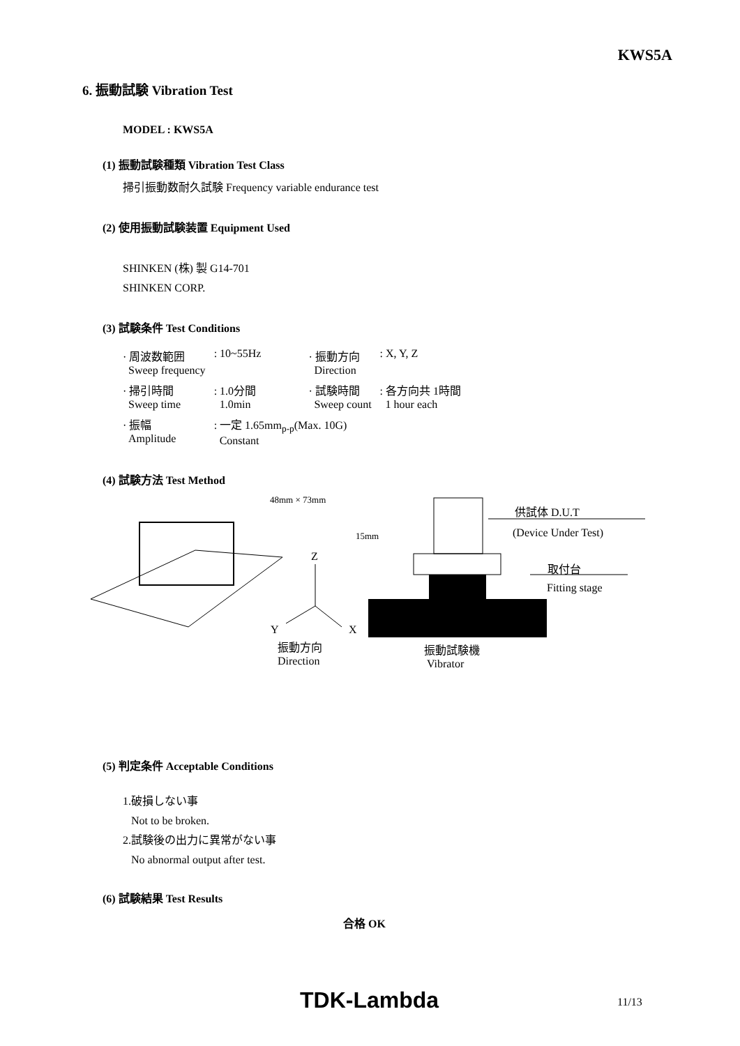KWS5A
6. 振動試験 Vibration Test
MODEL : KWS5A
(1) 振動試験種類 Vibration Test Class
掃引振動数耐久試験 Frequency variable endurance test
(2) 使用振動試験装置 Equipment Used
SHINKEN (株) 製 G14-701
SHINKEN CORP.
(3) 試験条件 Test Conditions
| · 周波数範囲 Sweep frequency | : 10~55Hz | · 振動方向 Direction | : X, Y, Z |
| · 掃引時間 Sweep time | : 1.0分間 1.0min | · 試験時間 Sweep count | : 各方向共 1時間 1 hour each |
| · 振幅 Amplitude | : 一定 1.65mm<sub>p-p</sub>(Max. 10G) Constant | | |
(4) 試験方法 Test Method
48mm × 73mm
供試体 D.U.T
(Device Under Test) 15mm
Z
取付台
Fitting stage
Y X
振動方向
Direction
振動試験機
Vibrator
(5) 判定条件 Acceptable Conditions
1.破損しない事
Not to be broken.
2.試験後の出力に異常がない事
No abnormal output after test.
(6) 試験結果 Test Results
合格 OK
TDK-Lambda 11/13